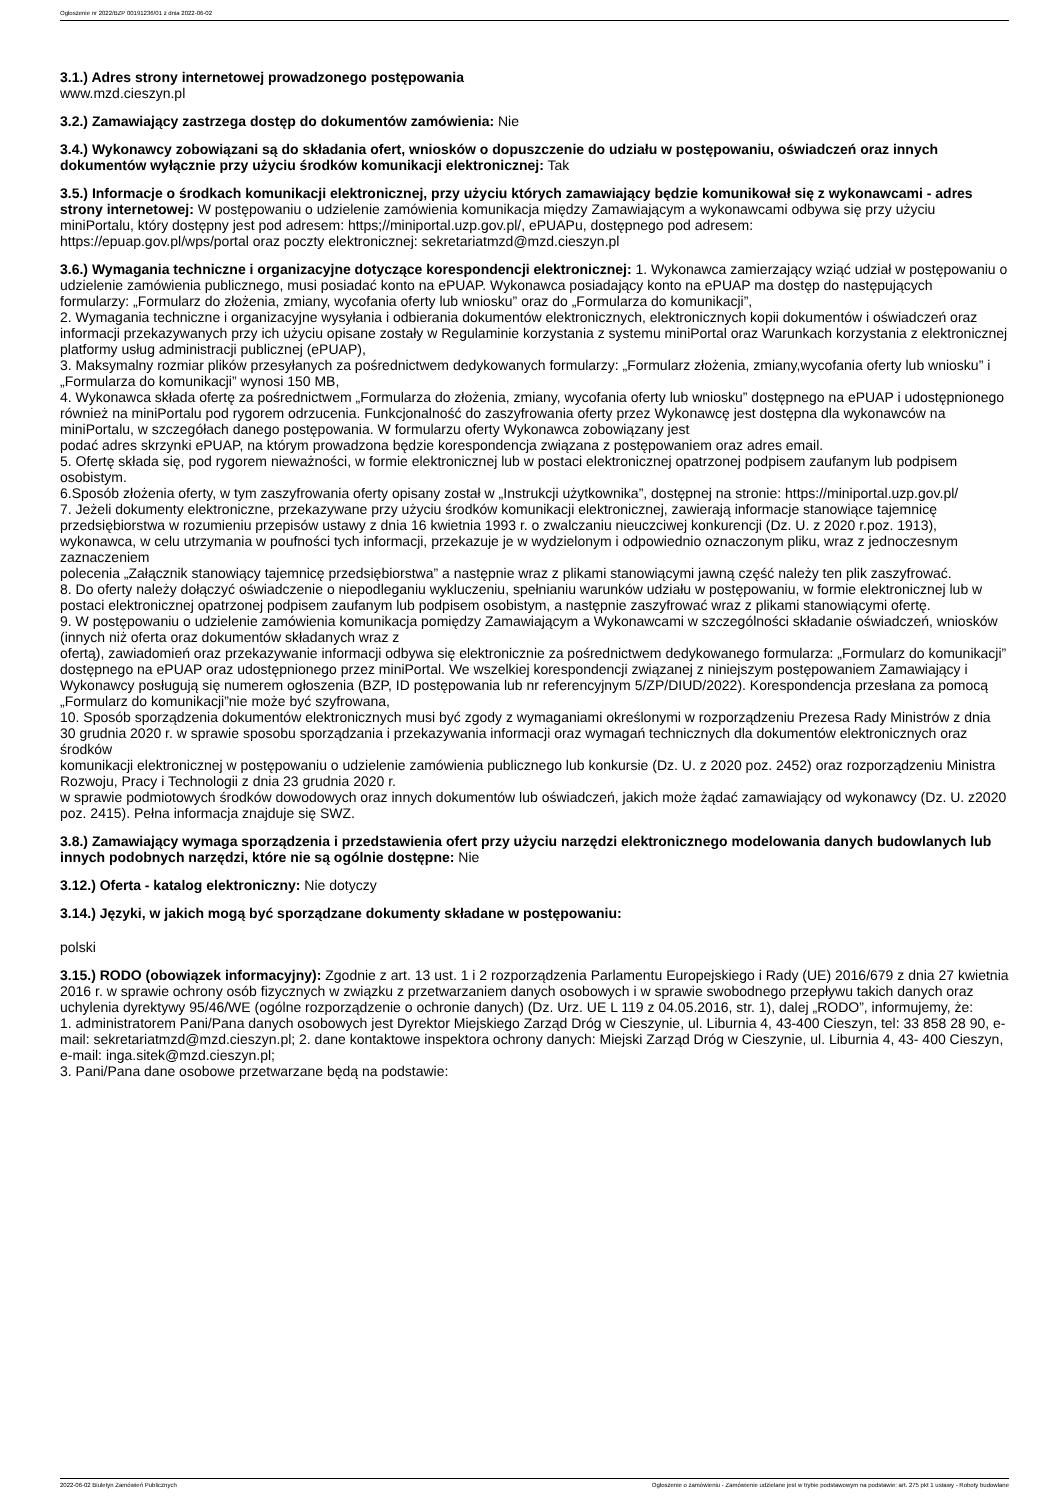Ogłoszenie nr 2022/BZP 00191236/01 z dnia 2022-06-02
3.1.) Adres strony internetowej prowadzonego postępowania
www.mzd.cieszyn.pl
3.2.) Zamawiający zastrzega dostęp do dokumentów zamówienia: Nie
3.4.) Wykonawcy zobowiązani są do składania ofert, wniosków o dopuszczenie do udziału w postępowaniu, oświadczeń oraz innych dokumentów wyłącznie przy użyciu środków komunikacji elektronicznej: Tak
3.5.) Informacje o środkach komunikacji elektronicznej, przy użyciu których zamawiający będzie komunikował się z wykonawcami - adres strony internetowej: W postępowaniu o udzielenie zamówienia komunikacja między Zamawiającym a wykonawcami odbywa się przy użyciu miniPortalu, który dostępny jest pod adresem: https;//miniportal.uzp.gov.pl/, ePUAPu, dostępnego pod adresem:
https://epuap.gov.pl/wps/portal oraz poczty elektronicznej: sekretariatmzd@mzd.cieszyn.pl
3.6.) Wymagania techniczne i organizacyjne dotyczące korespondencji elektronicznej: 1. Wykonawca zamierzający wziąć udział w postępowaniu o udzielenie zamówienia publicznego, musi posiadać konto na ePUAP. Wykonawca posiadający konto na ePUAP ma dostęp do następujących
formularzy: „Formularz do złożenia, zmiany, wycofania oferty lub wniosku” oraz do „Formularza do komunikacji”,
2. Wymagania techniczne i organizacyjne wysyłania i odbierania dokumentów elektronicznych, elektronicznych kopii dokumentów i oświadczeń oraz informacji przekazywanych przy ich użyciu opisane zostały w Regulaminie korzystania z systemu miniPortal oraz Warunkach korzystania z elektronicznej platformy usług administracji publicznej (ePUAP),
3. Maksymalny rozmiar plików przesyłanych za pośrednictwem dedykowanych formularzy: „Formularz złożenia, zmiany,wycofania oferty lub wniosku” i „Formularza do komunikacji” wynosi 150 MB,
4. Wykonawca składa ofertę za pośrednictwem „Formularza do złożenia, zmiany, wycofania oferty lub wniosku” dostępnego na ePUAP i udostępnionego również na miniPortalu pod rygorem odrzucenia. Funkcjonalność do zaszyfrowania oferty przez Wykonawcę jest dostępna dla wykonawców na miniPortalu, w szczegółach danego postępowania. W formularzu oferty Wykonawca zobowiązany jest
podać adres skrzynki ePUAP, na którym prowadzona będzie korespondencja związana z postępowaniem oraz adres email.
5. Ofertę składa się, pod rygorem nieważności, w formie elektronicznej lub w postaci elektronicznej opatrzonej podpisem zaufanym lub podpisem osobistym.
6.Sposób złożenia oferty, w tym zaszyfrowania oferty opisany został w „Instrukcji użytkownika”, dostępnej na stronie: https://miniportal.uzp.gov.pl/
7. Jeżeli dokumenty elektroniczne, przekazywane przy użyciu środków komunikacji elektronicznej, zawierają informacje stanowiące tajemnicę przedsiębiorstwa w rozumieniu przepisów ustawy z dnia 16 kwietnia 1993 r. o zwalczaniu nieuczciwej konkurencji (Dz. U. z 2020 r.poz. 1913), wykonawca, w celu utrzymania w poufności tych informacji, przekazuje je w wydzielonym i odpowiednio oznaczonym pliku, wraz z jednoczesnym zaznaczeniem
polecenia „Załącznik stanowiący tajemnicę przedsiębiorstwa” a następnie wraz z plikami stanowiącymi jawną część należy ten plik zaszyfrować.
8. Do oferty należy dołączyć oświadczenie o niepodleganiu wykluczeniu, spełnianiu warunków udziału w postępowaniu, w formie elektronicznej lub w postaci elektronicznej opatrzonej podpisem zaufanym lub podpisem osobistym, a następnie zaszyfrować wraz z plikami stanowiącymi ofertę.
9. W postępowaniu o udzielenie zamówienia komunikacja pomiędzy Zamawiającym a Wykonawcami w szczególności składanie oświadczeń, wniosków (innych niż oferta oraz dokumentów składanych wraz z
ofertą), zawiadomień oraz przekazywanie informacji odbywa się elektronicznie za pośrednictwem dedykowanego formularza: „Formularz do komunikacji” dostępnego na ePUAP oraz udostępnionego przez miniPortal. We wszelkiej korespondencji związanej z niniejszym postępowaniem Zamawiający i Wykonawcy posługują się numerem ogłoszenia (BZP, ID postępowania lub nr referencyjnym 5/ZP/DIUD/2022). Korespondencja przesłana za pomocą „Formularz do komunikacji”nie może być szyfrowana,
10. Sposób sporządzenia dokumentów elektronicznych musi być zgody z wymaganiami określonymi w rozporządzeniu Prezesa Rady Ministrów z dnia 30 grudnia 2020 r. w sprawie sposobu sporządzania i przekazywania informacji oraz wymagań technicznych dla dokumentów elektronicznych oraz środków
komunikacji elektronicznej w postępowaniu o udzielenie zamówienia publicznego lub konkursie (Dz. U. z 2020 poz. 2452) oraz rozporządzeniu Ministra Rozwoju, Pracy i Technologii z dnia 23 grudnia 2020 r.
w sprawie podmiotowych środków dowodowych oraz innych dokumentów lub oświadczeń, jakich może żądać zamawiający od wykonawcy (Dz. U. z2020 poz. 2415). Pełna informacja znajduje się SWZ.
3.8.) Zamawiający wymaga sporządzenia i przedstawienia ofert przy użyciu narzędzi elektronicznego modelowania danych budowlanych lub innych podobnych narzędzi, które nie są ogólnie dostępne: Nie
3.12.) Oferta - katalog elektroniczny: Nie dotyczy
3.14.) Języki, w jakich mogą być sporządzane dokumenty składane w postępowaniu:
polski
3.15.) RODO (obowiązek informacyjny): Zgodnie z art. 13 ust. 1 i 2 rozporządzenia Parlamentu Europejskiego i Rady (UE) 2016/679 z dnia 27 kwietnia 2016 r. w sprawie ochrony osób fizycznych w związku z przetwarzaniem danych osobowych i w sprawie swobodnego przepływu takich danych oraz uchylenia dyrektywy 95/46/WE (ogólne rozporządzenie o ochronie danych) (Dz. Urz. UE L 119 z 04.05.2016, str. 1), dalej „RODO”, informujemy, że:
1. administratorem Pani/Pana danych osobowych jest Dyrektor Miejskiego Zarząd Dróg w Cieszynie, ul. Liburnia 4, 43-400 Cieszyn, tel: 33 858 28 90, e-mail: sekretariatmzd@mzd.cieszyn.pl; 2. dane kontaktowe inspektora ochrony danych: Miejski Zarząd Dróg w Cieszynie, ul. Liburnia 4, 43- 400 Cieszyn, e-mail: inga.sitek@mzd.cieszyn.pl;
3. Pani/Pana dane osobowe przetwarzane będą na podstawie:
2022-06-02 Biuletyn Zamówień Publicznych Ogłoszenie o zamówieniu - Zamówienie udzielane jest w trybie podstawowym na podstawie: art. 275 pkt 1 ustawy - Roboty budowlane